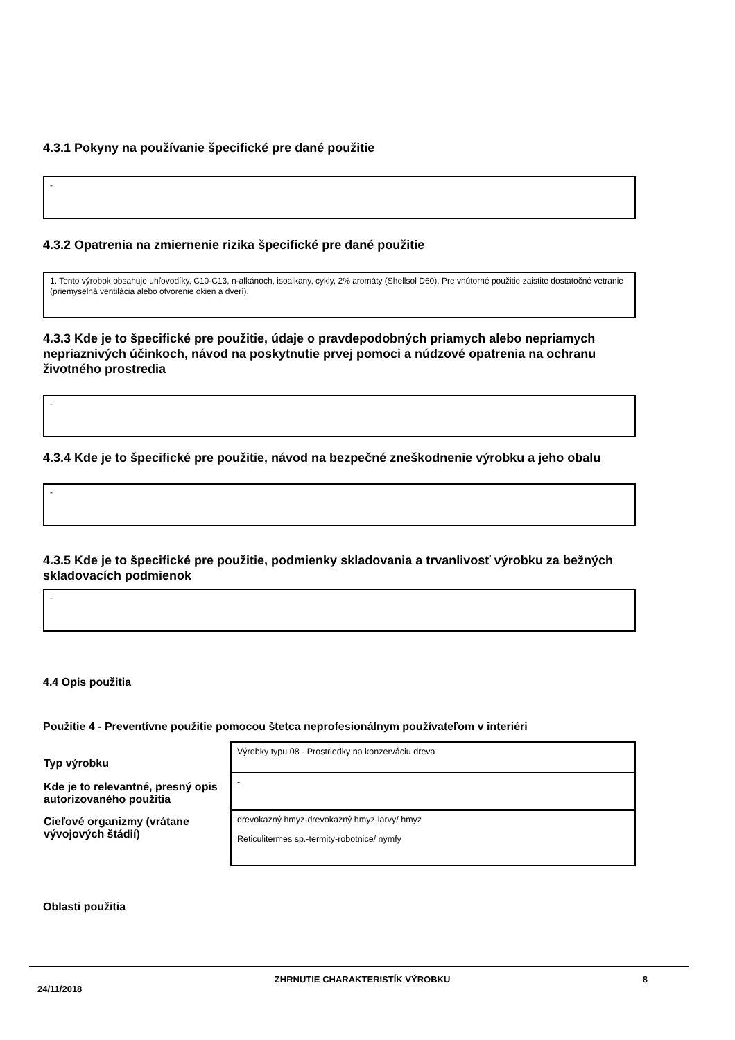4.3.1 Pokyny na používanie špecifické pre dané použitie
-
4.3.2 Opatrenia na zmiernenie rizika špecifické pre dané použitie
1. Tento výrobok obsahuje uhľovodíky, C10-C13, n-alkánoch, isoalkany, cykly, 2% aromáty (Shellsol D60). Pre vnútorné použitie zaistite dostatočné vetranie (priemyselná ventilácia alebo otvorenie okien a dverí).
4.3.3 Kde je to špecifické pre použitie, údaje o pravdepodobných priamych alebo nepriamych nepriaznivých účinkoch, návod na poskytnutie prvej pomoci a núdzové opatrenia na ochranu životného prostredia
-
4.3.4 Kde je to špecifické pre použitie, návod na bezpečné zneškodnenie výrobku a jeho obalu
-
4.3.5 Kde je to špecifické pre použitie, podmienky skladovania a trvanlivosť výrobku za bežných skladovacích podmienok
-
4.4 Opis použitia
Použitie 4 - Preventívne použitie pomocou štetca neprofesionálnym používateľom v interiéri
| Typ výrobku | Výrobky typu 08 - Prostriedky na konzerváciu dreva |
| Kde je to relevantné, presný opis autorizovaného použitia | - |
| Cieľové organizmy (vrátane vývojových štádií) | drevokazný hmyz-drevokazný hmyz-larvy/ hmyz Reticulitermes sp.-termity-robotnice/ nymfy |
Oblasti použitia
24/11/2018 ZHRNUTIE CHARAKTERISTÍK VÝROBKU 8